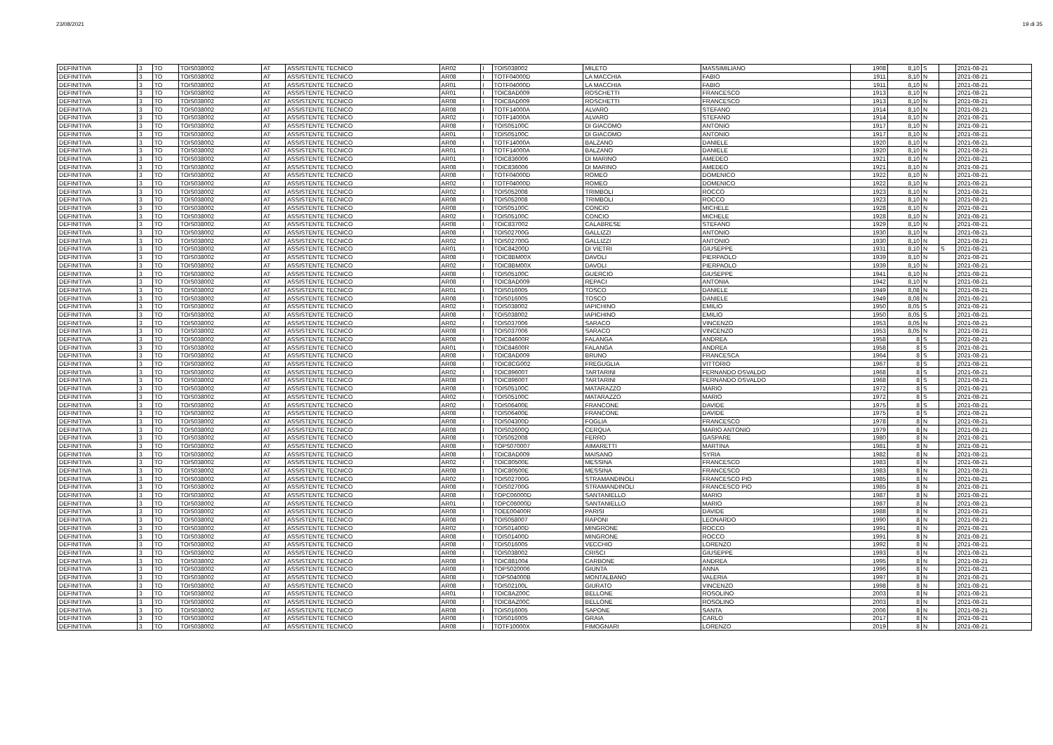23/08/2021 19 di 35
| DEFINITIVA | 3 | TO | TOIS038002 | AT | ASSISTENTE TECNICO | AR02 | I | TOIS038002 | MILETO | MASSIMILIANO | 1908 | 8,10 | S | | 2021-08-21 |
| DEFINITIVA | 3 | TO | TOIS038002 | AT | ASSISTENTE TECNICO | AR08 | I | TOTF04000D | LA MACCHIA | FABIO | 1911 | 8,10 | N | | 2021-08-21 |
| DEFINITIVA | 3 | TO | TOIS038002 | AT | ASSISTENTE TECNICO | AR01 | I | TOTF04000D | LA MACCHIA | FABIO | 1911 | 8,10 | N | | 2021-08-21 |
| DEFINITIVA | 3 | TO | TOIS038002 | AT | ASSISTENTE TECNICO | AR01 | I | TOIC8AD009 | ROSCHETTI | FRANCESCO | 1913 | 8,10 | N | | 2021-08-21 |
| DEFINITIVA | 3 | TO | TOIS038002 | AT | ASSISTENTE TECNICO | AR08 | I | TOIC8AD009 | ROSCHETTI | FRANCESCO | 1913 | 8,10 | N | | 2021-08-21 |
| DEFINITIVA | 3 | TO | TOIS038002 | AT | ASSISTENTE TECNICO | AR08 | I | TOTF14000A | ALVARO | STEFANO | 1914 | 8,10 | N | | 2021-08-21 |
| DEFINITIVA | 3 | TO | TOIS038002 | AT | ASSISTENTE TECNICO | AR02 | I | TOTF14000A | ALVARO | STEFANO | 1914 | 8,10 | N | | 2021-08-21 |
| DEFINITIVA | 3 | TO | TOIS038002 | AT | ASSISTENTE TECNICO | AR08 | I | TOIS05100C | DI GIACOMO | ANTONIO | 1917 | 8,10 | N | | 2021-08-21 |
| DEFINITIVA | 3 | TO | TOIS038002 | AT | ASSISTENTE TECNICO | AR01 | I | TOIS05100C | DI GIACOMO | ANTONIO | 1917 | 8,10 | N | | 2021-08-21 |
| DEFINITIVA | 3 | TO | TOIS038002 | AT | ASSISTENTE TECNICO | AR08 | I | TOTF14000A | BALZANO | DANIELE | 1920 | 8,10 | N | | 2021-08-21 |
| DEFINITIVA | 3 | TO | TOIS038002 | AT | ASSISTENTE TECNICO | AR01 | I | TOTF14000A | BALZANO | DANIELE | 1920 | 8,10 | N | | 2021-08-21 |
| DEFINITIVA | 3 | TO | TOIS038002 | AT | ASSISTENTE TECNICO | AR01 | I | TOIC836006 | DI MARINO | AMEDEO | 1921 | 8,10 | N | | 2021-08-21 |
| DEFINITIVA | 3 | TO | TOIS038002 | AT | ASSISTENTE TECNICO | AR08 | I | TOIC836006 | DI MARINO | AMEDEO | 1921 | 8,10 | N | | 2021-08-21 |
| DEFINITIVA | 3 | TO | TOIS038002 | AT | ASSISTENTE TECNICO | AR08 | I | TOTF04000D | ROMEO | DOMENICO | 1922 | 8,10 | N | | 2021-08-21 |
| DEFINITIVA | 3 | TO | TOIS038002 | AT | ASSISTENTE TECNICO | AR02 | I | TOTF04000D | ROMEO | DOMENICO | 1922 | 8,10 | N | | 2021-08-21 |
| DEFINITIVA | 3 | TO | TOIS038002 | AT | ASSISTENTE TECNICO | AR02 | I | TOIS052008 | TRIMBOLI | ROCCO | 1923 | 8,10 | N | | 2021-08-21 |
| DEFINITIVA | 3 | TO | TOIS038002 | AT | ASSISTENTE TECNICO | AR08 | I | TOIS052008 | TRIMBOLI | ROCCO | 1923 | 8,10 | N | | 2021-08-21 |
| DEFINITIVA | 3 | TO | TOIS038002 | AT | ASSISTENTE TECNICO | AR08 | I | TOIS05100C | CONCIO | MICHELE | 1928 | 8,10 | N | | 2021-08-21 |
| DEFINITIVA | 3 | TO | TOIS038002 | AT | ASSISTENTE TECNICO | AR02 | I | TOIS05100C | CONCIO | MICHELE | 1928 | 8,10 | N | | 2021-08-21 |
| DEFINITIVA | 3 | TO | TOIS038002 | AT | ASSISTENTE TECNICO | AR08 | I | TOIC837002 | CALABRESE | STEFANO | 1929 | 8,10 | N | | 2021-08-21 |
| DEFINITIVA | 3 | TO | TOIS038002 | AT | ASSISTENTE TECNICO | AR08 | I | TOIS02700G | GALLIZZI | ANTONIO | 1930 | 8,10 | N | | 2021-08-21 |
| DEFINITIVA | 3 | TO | TOIS038002 | AT | ASSISTENTE TECNICO | AR02 | I | TOIS02700G | GALLIZZI | ANTONIO | 1930 | 8,10 | N | | 2021-08-21 |
| DEFINITIVA | 3 | TO | TOIS038002 | AT | ASSISTENTE TECNICO | AR01 | I | TOIC84200D | DI VIETRI | GIUSEPPE | 1931 | 8,10 | N | S | 2021-08-21 |
| DEFINITIVA | 3 | TO | TOIS038002 | AT | ASSISTENTE TECNICO | AR08 | I | TOIC8BM00X | DAVOLI | PIERPAOLO | 1939 | 8,10 | N | | 2021-08-21 |
| DEFINITIVA | 3 | TO | TOIS038002 | AT | ASSISTENTE TECNICO | AR02 | I | TOIC8BM00X | DAVOLI | PIERPAOLO | 1939 | 8,10 | N | | 2021-08-21 |
| DEFINITIVA | 3 | TO | TOIS038002 | AT | ASSISTENTE TECNICO | AR08 | I | TOIS05100C | GUERCIO | GIUSEPPE | 1941 | 8,10 | N | | 2021-08-21 |
| DEFINITIVA | 3 | TO | TOIS038002 | AT | ASSISTENTE TECNICO | AR08 | I | TOIC8AD009 | REPACI | ANTONIA | 1942 | 8,10 | N | | 2021-08-21 |
| DEFINITIVA | 3 | TO | TOIS038002 | AT | ASSISTENTE TECNICO | AR01 | I | TOIS016005 | TOSCO | DANIELE | 1949 | 8,08 | N | | 2021-08-21 |
| DEFINITIVA | 3 | TO | TOIS038002 | AT | ASSISTENTE TECNICO | AR08 | I | TOIS016005 | TOSCO | DANIELE | 1949 | 8,08 | N | | 2021-08-21 |
| DEFINITIVA | 3 | TO | TOIS038002 | AT | ASSISTENTE TECNICO | AR02 | I | TOIS038002 | IAPICHINO | EMILIO | 1950 | 8,05 | S | | 2021-08-21 |
| DEFINITIVA | 3 | TO | TOIS038002 | AT | ASSISTENTE TECNICO | AR08 | I | TOIS038002 | IAPICHINO | EMILIO | 1950 | 8,05 | S | | 2021-08-21 |
| DEFINITIVA | 3 | TO | TOIS038002 | AT | ASSISTENTE TECNICO | AR02 | I | TOIS037006 | SARACO | VINCENZO | 1953 | 8,05 | N | | 2021-08-21 |
| DEFINITIVA | 3 | TO | TOIS038002 | AT | ASSISTENTE TECNICO | AR08 | I | TOIS037006 | SARACO | VINCENZO | 1953 | 8,05 | N | | 2021-08-21 |
| DEFINITIVA | 3 | TO | TOIS038002 | AT | ASSISTENTE TECNICO | AR08 | I | TOIC84600R | FALANGA | ANDREA | 1958 | 8 | S | | 2021-08-21 |
| DEFINITIVA | 3 | TO | TOIS038002 | AT | ASSISTENTE TECNICO | AR01 | I | TOIC84600R | FALANGA | ANDREA | 1958 | 8 | S | | 2021-08-21 |
| DEFINITIVA | 3 | TO | TOIS038002 | AT | ASSISTENTE TECNICO | AR08 | I | TOIC8AD009 | BRUNO | FRANCESCA | 1964 | 8 | S | | 2021-08-21 |
| DEFINITIVA | 3 | TO | TOIS038002 | AT | ASSISTENTE TECNICO | AR08 | I | TOIC8CG002 | FREGUGLIA | VITTORIO | 1967 | 8 | S | | 2021-08-21 |
| DEFINITIVA | 3 | TO | TOIS038002 | AT | ASSISTENTE TECNICO | AR02 | I | TOIC89600T | TARTARINI | FERNANDO OSVALDO | 1968 | 8 | S | | 2021-08-21 |
| DEFINITIVA | 3 | TO | TOIS038002 | AT | ASSISTENTE TECNICO | AR08 | I | TOIC89600T | TARTARINI | FERNANDO OSVALDO | 1968 | 8 | S | | 2021-08-21 |
| DEFINITIVA | 3 | TO | TOIS038002 | AT | ASSISTENTE TECNICO | AR08 | I | TOIS05100C | MATARAZZO | MARIO | 1972 | 8 | S | | 2021-08-21 |
| DEFINITIVA | 3 | TO | TOIS038002 | AT | ASSISTENTE TECNICO | AR02 | I | TOIS05100C | MATARAZZO | MARIO | 1972 | 8 | S | | 2021-08-21 |
| DEFINITIVA | 3 | TO | TOIS038002 | AT | ASSISTENTE TECNICO | AR02 | I | TOIS06400E | FRANCONE | DAVIDE | 1975 | 8 | S | | 2021-08-21 |
| DEFINITIVA | 3 | TO | TOIS038002 | AT | ASSISTENTE TECNICO | AR08 | I | TOIS06400E | FRANCONE | DAVIDE | 1975 | 8 | S | | 2021-08-21 |
| DEFINITIVA | 3 | TO | TOIS038002 | AT | ASSISTENTE TECNICO | AR08 | I | TOIS04300D | FOGLIA | FRANCESCO | 1978 | 8 | N | | 2021-08-21 |
| DEFINITIVA | 3 | TO | TOIS038002 | AT | ASSISTENTE TECNICO | AR08 | I | TOIS02600Q | CERQUA | MARIO ANTONIO | 1979 | 8 | N | | 2021-08-21 |
| DEFINITIVA | 3 | TO | TOIS038002 | AT | ASSISTENTE TECNICO | AR08 | I | TOIS052008 | FERRO | GASPARE | 1980 | 8 | N | | 2021-08-21 |
| DEFINITIVA | 3 | TO | TOIS038002 | AT | ASSISTENTE TECNICO | AR08 | I | TOPS070007 | AIMARETTI | MARTINA | 1981 | 8 | N | | 2021-08-21 |
| DEFINITIVA | 3 | TO | TOIS038002 | AT | ASSISTENTE TECNICO | AR08 | I | TOIC8AD009 | MAISANO | SYRIA | 1982 | 8 | N | | 2021-08-21 |
| DEFINITIVA | 3 | TO | TOIS038002 | AT | ASSISTENTE TECNICO | AR02 | I | TOIC80500E | MESSINA | FRANCESCO | 1983 | 8 | N | | 2021-08-21 |
| DEFINITIVA | 3 | TO | TOIS038002 | AT | ASSISTENTE TECNICO | AR08 | I | TOIC80500E | MESSINA | FRANCESCO | 1983 | 8 | N | | 2021-08-21 |
| DEFINITIVA | 3 | TO | TOIS038002 | AT | ASSISTENTE TECNICO | AR02 | I | TOIS02700G | STRAMANDINOLI | FRANCESCO PIO | 1985 | 8 | N | | 2021-08-21 |
| DEFINITIVA | 3 | TO | TOIS038002 | AT | ASSISTENTE TECNICO | AR08 | I | TOIS02700G | STRAMANDINOLI | FRANCESCO PIO | 1985 | 8 | N | | 2021-08-21 |
| DEFINITIVA | 3 | TO | TOIS038002 | AT | ASSISTENTE TECNICO | AR08 | I | TOPC06000D | SANTANIELLO | MARIO | 1987 | 8 | N | | 2021-08-21 |
| DEFINITIVA | 3 | TO | TOIS038002 | AT | ASSISTENTE TECNICO | AR01 | I | TOPC06000D | SANTANIELLO | MARIO | 1987 | 8 | N | | 2021-08-21 |
| DEFINITIVA | 3 | TO | TOIS038002 | AT | ASSISTENTE TECNICO | AR08 | I | TOEE00400R | PARISI | DAVIDE | 1988 | 8 | N | | 2021-08-21 |
| DEFINITIVA | 3 | TO | TOIS038002 | AT | ASSISTENTE TECNICO | AR08 | I | TOIS058007 | RAPONI | LEONARDO | 1990 | 8 | N | | 2021-08-21 |
| DEFINITIVA | 3 | TO | TOIS038002 | AT | ASSISTENTE TECNICO | AR02 | I | TOIS01400D | MINGRONE | ROCCO | 1991 | 8 | N | | 2021-08-21 |
| DEFINITIVA | 3 | TO | TOIS038002 | AT | ASSISTENTE TECNICO | AR08 | I | TOIS01400D | MINGRONE | ROCCO | 1991 | 8 | N | | 2021-08-21 |
| DEFINITIVA | 3 | TO | TOIS038002 | AT | ASSISTENTE TECNICO | AR08 | I | TOIS016005 | VECCHIO | LORENZO | 1992 | 8 | N | | 2021-08-21 |
| DEFINITIVA | 3 | TO | TOIS038002 | AT | ASSISTENTE TECNICO | AR08 | I | TOIS038002 | CRISCI | GIUSEPPE | 1993 | 8 | N | | 2021-08-21 |
| DEFINITIVA | 3 | TO | TOIS038002 | AT | ASSISTENTE TECNICO | AR08 | I | TOIC881004 | CARBONE | ANDREA | 1995 | 8 | N | | 2021-08-21 |
| DEFINITIVA | 3 | TO | TOIS038002 | AT | ASSISTENTE TECNICO | AR08 | I | TOPS020006 | GIUNTA | ANNA | 1996 | 8 | N | | 2021-08-21 |
| DEFINITIVA | 3 | TO | TOIS038002 | AT | ASSISTENTE TECNICO | AR08 | I | TOPS04000B | MONTALBANO | VALERIA | 1997 | 8 | N | | 2021-08-21 |
| DEFINITIVA | 3 | TO | TOIS038002 | AT | ASSISTENTE TECNICO | AR08 | I | TOIS02100L | GIURATO | VINCENZO | 1998 | 8 | N | | 2021-08-21 |
| DEFINITIVA | 3 | TO | TOIS038002 | AT | ASSISTENTE TECNICO | AR01 | I | TOIC8AZ00C | BELLONE | ROSOLINO | 2003 | 8 | N | | 2021-08-21 |
| DEFINITIVA | 3 | TO | TOIS038002 | AT | ASSISTENTE TECNICO | AR08 | I | TOIC8AZ00C | BELLONE | ROSOLINO | 2003 | 8 | N | | 2021-08-21 |
| DEFINITIVA | 3 | TO | TOIS038002 | AT | ASSISTENTE TECNICO | AR08 | I | TOIS016005 | SAPONE | SANTA | 2006 | 8 | N | | 2021-08-21 |
| DEFINITIVA | 3 | TO | TOIS038002 | AT | ASSISTENTE TECNICO | AR08 | I | TOIS016005 | GRAIA | CARLO | 2017 | 8 | N | | 2021-08-21 |
| DEFINITIVA | 3 | TO | TOIS038002 | AT | ASSISTENTE TECNICO | AR08 | I | TOTF10000X | FIMOGNARI | LORENZO | 2019 | 8 | N | | 2021-08-21 |